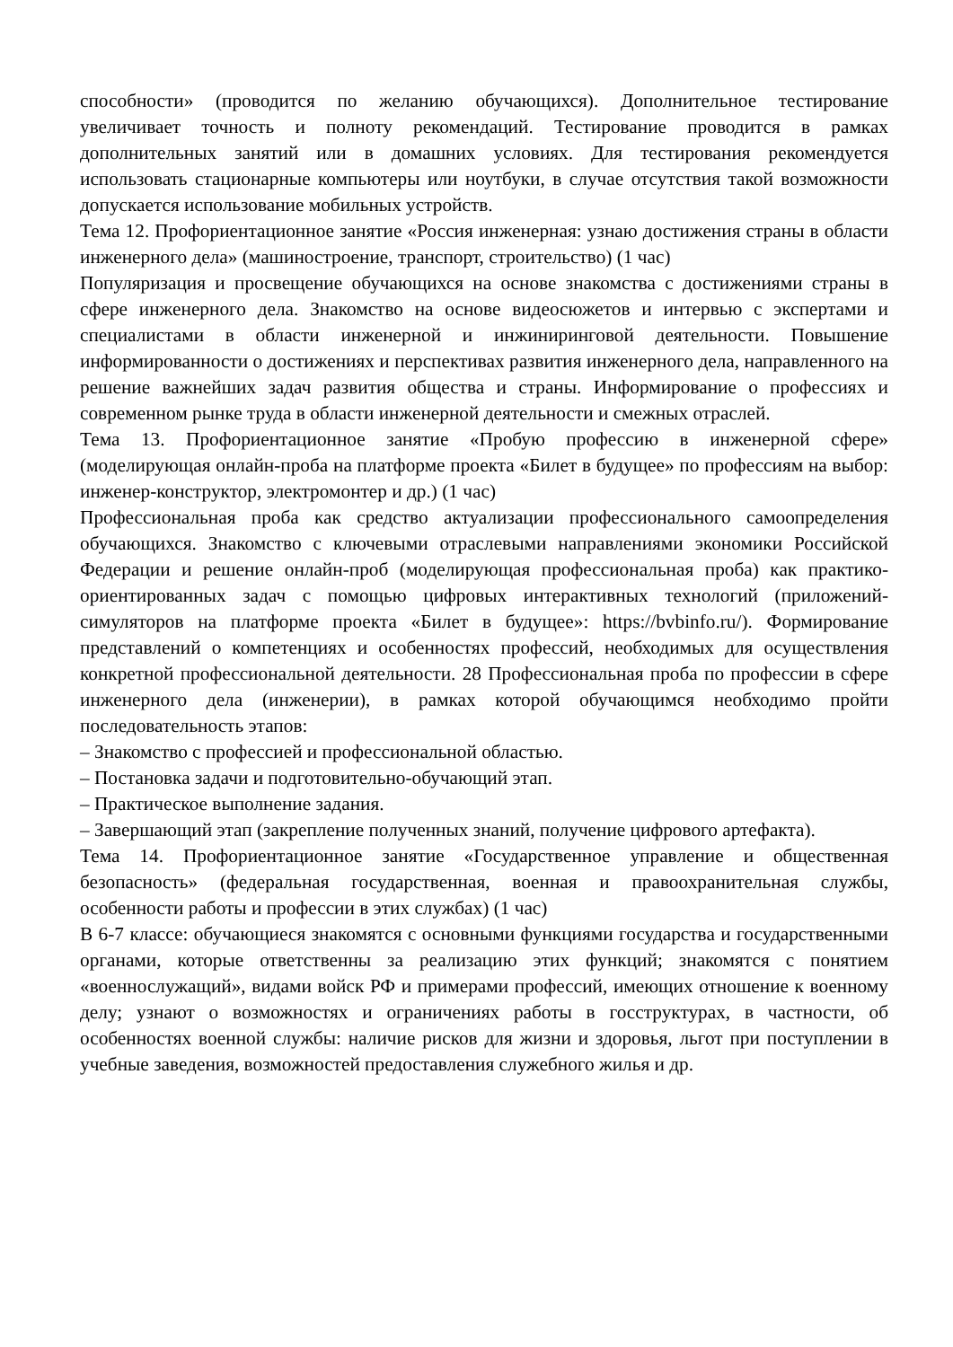способности» (проводится по желанию обучающихся). Дополнительное тестирование увеличивает точность и полноту рекомендаций. Тестирование проводится в рамках дополнительных занятий или в домашних условиях. Для тестирования рекомендуется использовать стационарные компьютеры или ноутбуки, в случае отсутствия такой возможности допускается использование мобильных устройств.
Тема 12. Профориентационное занятие «Россия инженерная: узнаю достижения страны в области инженерного дела» (машиностроение, транспорт, строительство) (1 час)
Популяризация и просвещение обучающихся на основе знакомства с достижениями страны в сфере инженерного дела. Знакомство на основе видеосюжетов и интервью с экспертами и специалистами в области инженерной и инжиниринговой деятельности. Повышение информированности о достижениях и перспективах развития инженерного дела, направленного на решение важнейших задач развития общества и страны. Информирование о профессиях и современном рынке труда в области инженерной деятельности и смежных отраслей.
Тема 13. Профориентационное занятие «Пробую профессию в инженерной сфере» (моделирующая онлайн-проба на платформе проекта «Билет в будущее» по профессиям на выбор: инженер-конструктор, электромонтер и др.) (1 час)
Профессиональная проба как средство актуализации профессионального самоопределения обучающихся. Знакомство с ключевыми отраслевыми направлениями экономики Российской Федерации и решение онлайн-проб (моделирующая профессиональная проба) как практико-ориентированных задач с помощью цифровых интерактивных технологий (приложений-симуляторов на платформе проекта «Билет в будущее»: https://bvbinfo.ru/). Формирование представлений о компетенциях и особенностях профессий, необходимых для осуществления конкретной профессиональной деятельности. 28 Профессиональная проба по профессии в сфере инженерного дела (инженерии), в рамках которой обучающимся необходимо пройти последовательность этапов:
– Знакомство с профессией и профессиональной областью.
– Постановка задачи и подготовительно-обучающий этап.
– Практическое выполнение задания.
– Завершающий этап (закрепление полученных знаний, получение цифрового артефакта).
Тема 14. Профориентационное занятие «Государственное управление и общественная безопасность» (федеральная государственная, военная и правоохранительная службы, особенности работы и профессии в этих службах) (1 час)
В 6-7 классе: обучающиеся знакомятся с основными функциями государства и государственными органами, которые ответственны за реализацию этих функций; знакомятся с понятием «военнослужащий», видами войск РФ и примерами профессий, имеющих отношение к военному делу; узнают о возможностях и ограничениях работы в госструктурах, в частности, об особенностях военной службы: наличие рисков для жизни и здоровья, льгот при поступлении в учебные заведения, возможностей предоставления служебного жилья и др.